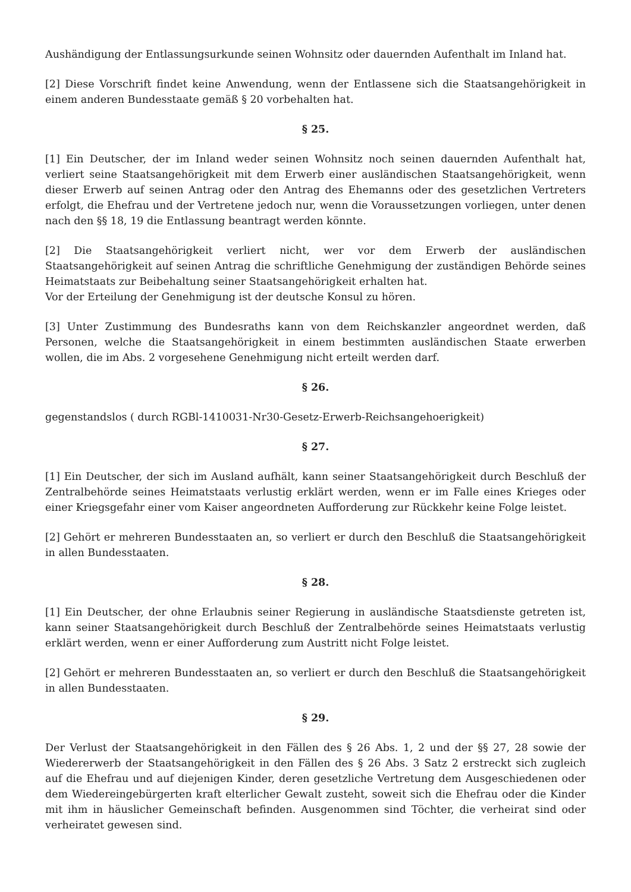Aushändigung der Entlassungsurkunde seinen Wohnsitz oder dauernden Aufenthalt im Inland hat.
[2] Diese Vorschrift findet keine Anwendung, wenn der Entlassene sich die Staatsangehörigkeit in einem anderen Bundesstaate gemäß § 20 vorbehalten hat.
§ 25.
[1] Ein Deutscher, der im Inland weder seinen Wohnsitz noch seinen dauernden Aufenthalt hat, verliert seine Staatsangehörigkeit mit dem Erwerb einer ausländischen Staatsangehörigkeit, wenn dieser Erwerb auf seinen Antrag oder den Antrag des Ehemanns oder des gesetzlichen Vertreters erfolgt, die Ehefrau und der Vertretene jedoch nur, wenn die Voraussetzungen vorliegen, unter denen nach den §§ 18, 19 die Entlassung beantragt werden könnte.
[2] Die Staatsangehörigkeit verliert nicht, wer vor dem Erwerb der ausländischen Staatsangehörigkeit auf seinen Antrag die schriftliche Genehmigung der zuständigen Behörde seines Heimatstaats zur Beibehaltung seiner Staatsangehörigkeit erhalten hat.
Vor der Erteilung der Genehmigung ist der deutsche Konsul zu hören.
[3] Unter Zustimmung des Bundesraths kann von dem Reichskanzler angeordnet werden, daß Personen, welche die Staatsangehörigkeit in einem bestimmten ausländischen Staate erwerben wollen, die im Abs. 2 vorgesehene Genehmigung nicht erteilt werden darf.
§ 26.
gegenstandslos ( durch RGBl-1410031-Nr30-Gesetz-Erwerb-Reichsangehoerigkeit)
§ 27.
[1] Ein Deutscher, der sich im Ausland aufhält, kann seiner Staatsangehörigkeit durch Beschluß der Zentralbehörde seines Heimatstaats verlustig erklärt werden, wenn er im Falle eines Krieges oder einer Kriegsgefahr einer vom Kaiser angeordneten Aufforderung zur Rückkehr keine Folge leistet.
[2] Gehört er mehreren Bundesstaaten an, so verliert er durch den Beschluß die Staatsangehörigkeit in allen Bundesstaaten.
§ 28.
[1] Ein Deutscher, der ohne Erlaubnis seiner Regierung in ausländische Staatsdienste getreten ist, kann seiner Staatsangehörigkeit durch Beschluß der Zentralbehörde seines Heimatstaats verlustig erklärt werden, wenn er einer Aufforderung zum Austritt nicht Folge leistet.
[2] Gehört er mehreren Bundesstaaten an, so verliert er durch den Beschluß die Staatsangehörigkeit in allen Bundesstaaten.
§ 29.
Der Verlust der Staatsangehörigkeit in den Fällen des § 26 Abs. 1, 2 und der §§ 27, 28 sowie der Wiedererwerb der Staatsangehörigkeit in den Fällen des § 26 Abs. 3 Satz 2 erstreckt sich zugleich auf die Ehefrau und auf diejenigen Kinder, deren gesetzliche Vertretung dem Ausgeschiedenen oder dem Wiedereingebürgerten kraft elterlicher Gewalt zusteht, soweit sich die Ehefrau oder die Kinder mit ihm in häuslicher Gemeinschaft befinden. Ausgenommen sind Töchter, die verheirat sind oder verheiratet gewesen sind.